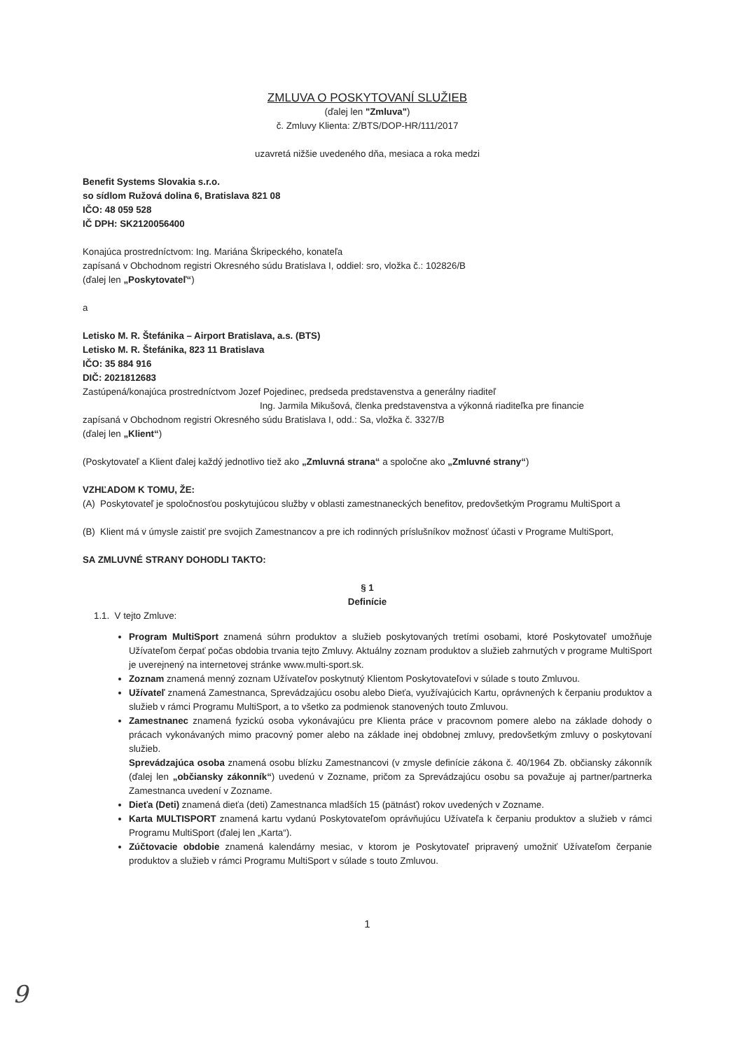ZMLUVA O POSKYTOVANÍ SLUŽIEB
(ďalej len "Zmluva")
č. Zmluvy Klienta: Z/BTS/DOP-HR/111/2017
uzavretá nižšie uvedeného dňa, mesiaca a roka medzi
Benefit Systems Slovakia s.r.o.
so sídlom Ružová dolina 6, Bratislava 821 08
IČO: 48 059 528
IČ DPH: SK2120056400
Konajúca prostredníctvom: Ing. Mariána Škripeckého, konateľa
zapísaná v Obchodnom registri Okresného súdu Bratislava I, oddiel: sro, vložka č.: 102826/B
(ďalej len „Poskytovateľ“)
a
Letisko M. R. Štefánika – Airport Bratislava, a.s. (BTS)
Letisko M. R. Štefánika, 823 11 Bratislava
IČO: 35 884 916
DIČ: 2021812683
Zastúpená/konajúca prostredníctvom Jozef Pojedinec, predseda predstavenstva a generálny riaditeľ
Ing. Jarmila Mikušová, členka predstavenstva a výkonná riaditeľka pre financie
zapísaná v Obchodnom registri Okresného súdu Bratislava I, odd.: Sa, vložka č. 3327/B
(ďalej len „Klient“)
(Poskytovateľ a Klient ďalej každý jednotlivo tiež ako „Zmluvná strana“ a spoločne ako „Zmluvné strany“)
VZHĽADOM K TOMU, ŽE:
(A) Poskytovateľ je spoločnosťou poskytujúcou služby v oblasti zamestnaneckých benefitov, predovšetkým Programu MultiSport a
(B) Klient má v úmysle zaistiť pre svojich Zamestnancov a pre ich rodinných príslušníkov možnosť účasti v Programe MultiSport,
SA ZMLUVNÉ STRANY DOHODLI TAKTO:
§ 1
Definície
1.1. V tejto Zmluve:
Program MultiSport znamená súhrn produktov a služieb poskytovaných tretími osobami, ktoré Poskytovateľ umožňuje Užívateľom čerpať počas obdobia trvania tejto Zmluvy. Aktuálny zoznam produktov a služieb zahrnutých v programe MultiSport je uverejnený na internetovej stránke www.multi-sport.sk.
Zoznam znamená menný zoznam Užívateľov poskytnutý Klientom Poskytovateľovi v súlade s touto Zmluvou.
Užívateľ znamená Zamestnanca, Sprevádzajúcu osobu alebo Dieťa, využívajúcich Kartu, oprávnených k čerpaniu produktov a služieb v rámci Programu MultiSport, a to všetko za podmienok stanovených touto Zmluvou.
Zamestnanec znamená fyzickú osoba vykonávajúcu pre Klienta práce v pracovnom pomere alebo na základe dohody o prácach vykonávaných mimo pracovný pomer alebo na základe inej obdobnej zmluvy, predovšetkým zmluvy o poskytovaní služieb.
Sprevádzajúca osoba znamená osobu blízku Zamestnancovi (v zmysle definície zákona č. 40/1964 Zb. občiansky zákonník (ďalej len „občiansky zákonník“) uvedenú v Zozname, pričom za Sprevádzajúcu osobu sa považuje aj partner/partnerka Zamestnanca uvedení v Zozname.
Dieťa (Deti) znamená dieťa (deti) Zamestnanca mladších 15 (pätnásť) rokov uvedených v Zozname.
Karta MULTISPORT znamená kartu vydanú Poskytovateľom oprávňujúcu Užívateľa k čerpaniu produktov a služieb v rámci Programu MultiSport (ďalej len „Karta“).
Zúčtovacie obdobie znamená kalendárny mesiac, v ktorom je Poskytovateľ pripravený umožniť Užívateľom čerpanie produktov a služieb v rámci Programu MultiSport v súlade s touto Zmluvou.
1
9